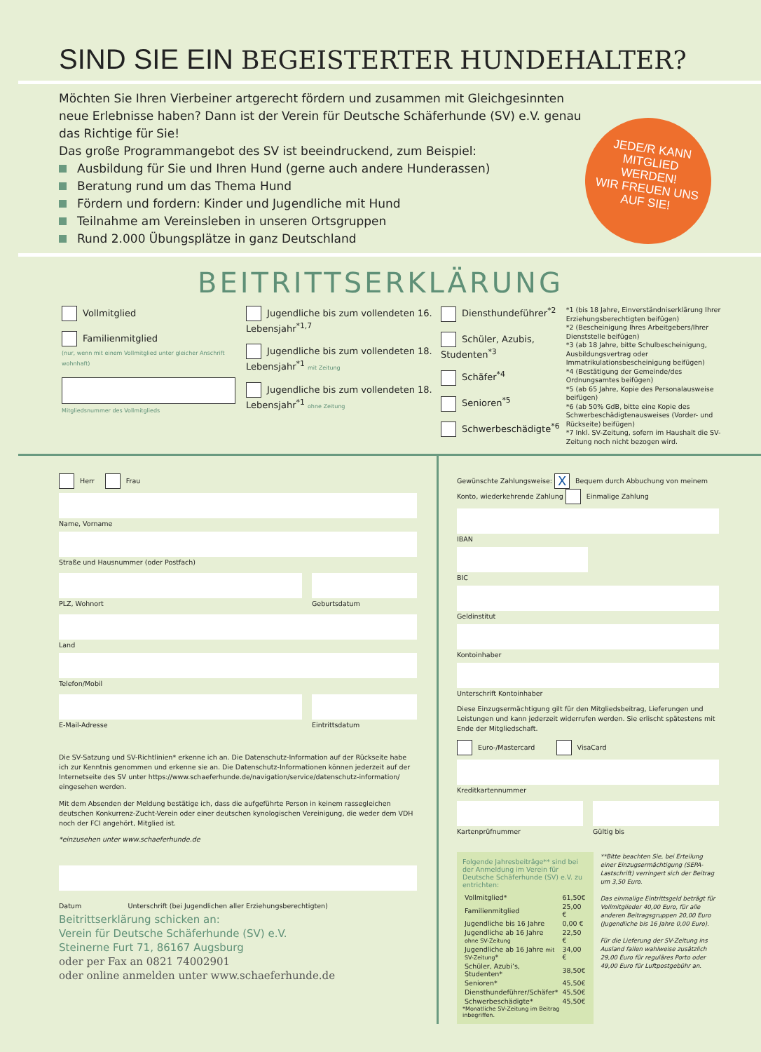SIND SIE EIN BEGEISTERTER HUNDEHALTER?
Möchten Sie Ihren Vierbeiner artgerecht fördern und zusammen mit Gleichgesinnten neue Erlebnisse haben? Dann ist der Verein für Deutsche Schäferhunde (SV) e.V. genau das Richtige für Sie!
Das große Programmangebot des SV ist beeindruckend, zum Beispiel:
Ausbildung für Sie und Ihren Hund (gerne auch andere Hunderassen)
Beratung rund um das Thema Hund
Fördern und fordern: Kinder und Jugendliche mit Hund
Teilnahme am Vereinsleben in unseren Ortsgruppen
Rund 2.000 Übungsplätze in ganz Deutschland
JEDE/R KANN
MITGLIED
WERDEN!
WIR FREUEN UNS
AUF SIE!
BEITRITTSERKLÄRUNG
Vollmitglied
Familienmitglied
(nur, wenn mit einem Vollmitglied unter gleicher Anschrift wohnhaft)
Mitgliedsnummer des Vollmitglieds
Jugendliche bis zum vollendeten 16. Lebensjahr<sup>*1,7</sup>
Jugendliche bis zum vollendeten 18. Lebensjahr<sup>*1</sup> mit Zeitung
Jugendliche bis zum vollendeten 18. Lebensjahr<sup>*1</sup> ohne Zeitung
Diensthundeführer<sup>*2</sup>
Schüler, Azubis, Studenten<sup>*3</sup>
Schäfer<sup>*4</sup>
Senioren<sup>*5</sup>
Schwerbeschädigte<sup>*6</sup>
*1 (bis 18 Jahre, Einverständniserklärung Ihrer Erziehungsberechtigten beifügen)
*2 (Bescheinigung Ihres Arbeitgebers/Ihrer Dienststelle beifügen)
*3 (ab 18 Jahre, bitte Schulbescheinigung, Ausbildungsvertrag oder Immatrikulationsbescheinigung beifügen)
*4 (Bestätigung der Gemeinde/des Ordnungsamtes beifügen)
*5 (ab 65 Jahre, Kopie des Personalausweise beifügen)
*6 (ab 50% GdB, bitte eine Kopie des Schwerbeschädigtenausweises (Vorder- und Rückseite) beifügen)
*7 Inkl. SV-Zeitung, sofern im Haushalt die SV-Zeitung noch nicht bezogen wird.
Herr Frau
Name, Vorname
Straße und Hausnummer (oder Postfach)
PLZ, Wohnort Geburtsdatum
Land
Telefon/Mobil
E-Mail-Adresse Eintrittsdatum
Die SV-Satzung und SV-Richtlinien* erkenne ich an. Die Datenschutz-Information auf der Rückseite habe ich zur Kenntnis genommen und erkenne sie an. Die Datenschutz-Informationen können jederzeit auf der Internetseite des SV unter https://www.schaeferhunde.de/navigation/service/datenschutz-information/ eingesehen werden.
Mit dem Absenden der Meldung bestätige ich, dass die aufgeführte Person in keinem rassegleichen deutschen Konkurrenz-Zucht-Verein oder einer deutschen kynologischen Vereinigung, die weder dem VDH noch der FCI angehört, Mitglied ist.
*einzusehen unter www.schaeferhunde.de
Datum Unterschrift (bei Jugendlichen aller Erziehungsberechtigten)
Beitrittserklärung schicken an:
Verein für Deutsche Schäferhunde (SV) e.V.
Steinerne Furt 71, 86167 Augsburg
oder per Fax an 0821 74002901
oder online anmelden unter www.schaeferhunde.de
Gewünschte Zahlungsweise: X Bequem durch Abbuchung von meinem Konto, wiederkehrende Zahlung Einmalige Zahlung
IBAN
BIC
Geldinstitut
Kontoinhaber
Unterschrift Kontoinhaber
Diese Einzugsermächtigung gilt für den Mitgliedsbeitrag, Lieferungen und Leistungen und kann jederzeit widerrufen werden. Sie erlischt spätestens mit Ende der Mitgliedschaft.
Euro-/Mastercard VisaCard
Kreditkartennummer
Kartenprüfnummer Gültig bis
Folgende Jahresbeiträge** sind bei der Anmeldung im Verein für Deutsche Schäferhunde (SV) e.V. zu entrichten:
| Vollmitglied* | 61,50€ |
| Familienmitglied | 25,00 € |
| Jugendliche bis 16 Jahre | 0,00 € |
| Jugendliche ab 16 Jahre ohne SV-Zeitung | 22,50 € |
| Jugendliche ab 16 Jahre mit SV-Zeitung * | 34,00 € |
| Schüler, Azubi’s, Studenten* | 38,50€ |
| Senioren* | 45,50€ |
| Diensthundeführer/Schäfer* | 45,50€ |
| Schwerbeschädigte* | 45,50€ |
*Monatliche SV-Zeitung im Beitrag inbegriffen.
**Bitte beachten Sie, bei Erteilung einer Einzugsermächtigung (SEPA-Lastschrift) verringert sich der Beitrag um 3,50 Euro.
Das einmalige Eintrittsgeld beträgt für Vollmitglieder 40,00 Euro, für alle anderen Beitragsgruppen 20,00 Euro (Jugendliche bis 16 Jahre 0,00 Euro).
Für die Lieferung der SV-Zeitung ins Ausland fallen wahlweise zusätzlich 29,00 Euro für reguläres Porto oder 49,00 Euro für Luftpostgebühr an.